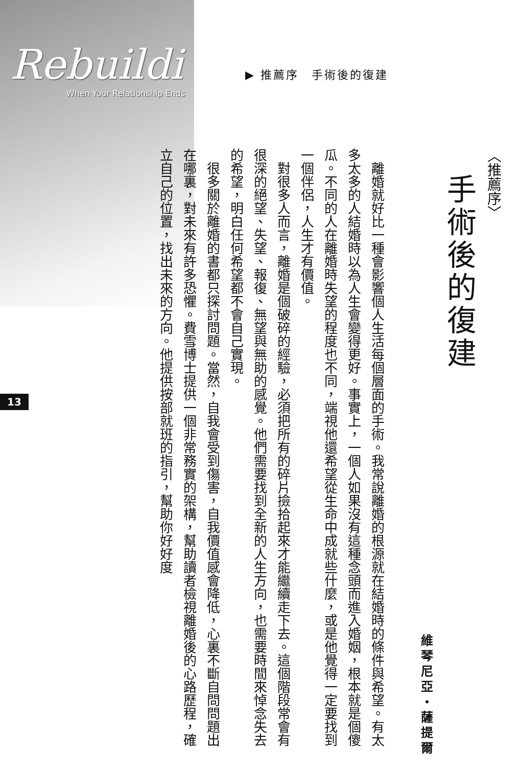Rebuildi
When Your Relationship Ends
▶ 推薦序　手術後的復建
13
〈推薦序〉
手術後的復建
維琴尼亞・薩提爾
離婚就好比一種會影響個人生活每個層面的手術。我常說離婚的根源就在結婚時的條件與希望。有太多太多的人結婚時以為人生會變得更好。事實上，一個人如果沒有這種念頭而進入婚姻，根本就是個傻瓜。不同的人在離婚時失望的程度也不同，端視他還希望從生命中成就些什麼，或是他覺得一定要找到一個伴侶，人生才有價值。
對很多人而言，離婚是個破碎的經驗，必須把所有的碎片撿拾起來才能繼續走下去。這個階段常會有很深的絕望、失望、報復、無望與無助的感覺。他們需要找到全新的人生方向，也需要時間來悼念失去的希望，明白任何希望都不會自己實現。
很多關於離婚的書都只探討問題。當然，自我會受到傷害，自我價值感會降低，心裏不斷自問問題出在哪裏，對未來有許多恐懼。費雪博士提供一個非常務實的架構，幫助讀者檢視離婚後的心路歷程，確立自己的位置，找出未來的方向。他提供按部就班的指引，幫助你好好度